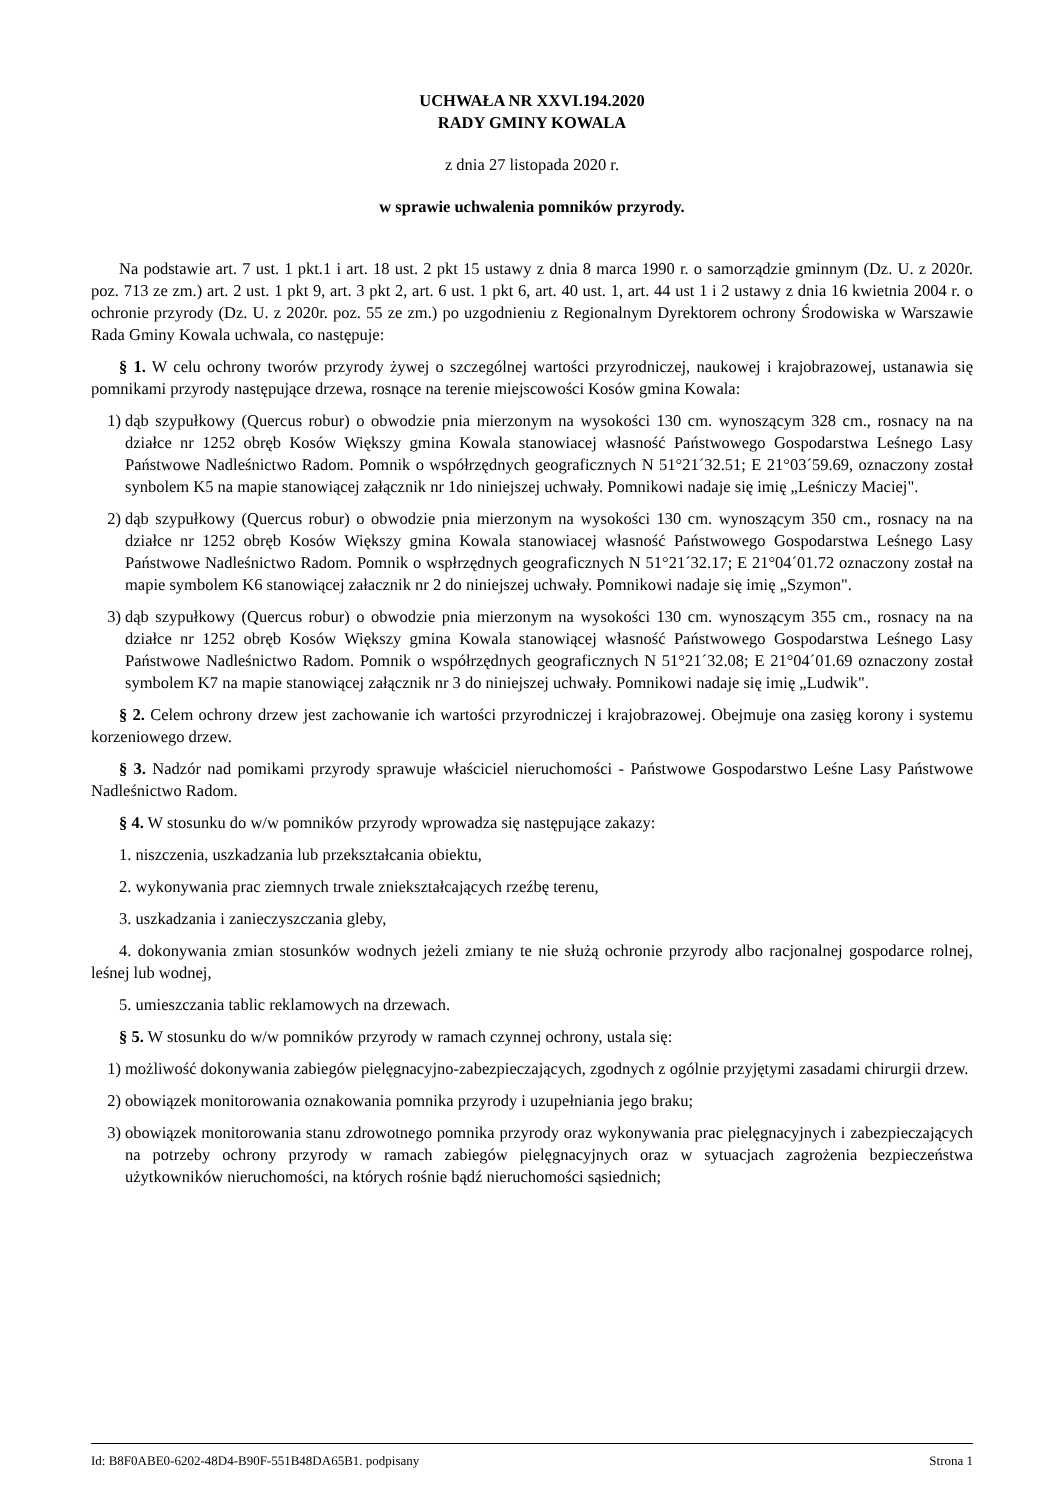UCHWAŁA NR XXVI.194.2020
RADY GMINY KOWALA
z dnia 27 listopada 2020 r.
w sprawie uchwalenia pomników przyrody.
Na podstawie art. 7 ust. 1 pkt.1 i art. 18 ust. 2 pkt 15 ustawy z dnia 8 marca 1990 r. o samorządzie gminnym (Dz. U. z 2020r. poz. 713 ze zm.) art. 2 ust. 1 pkt 9, art. 3 pkt 2, art. 6 ust. 1 pkt 6, art. 40 ust. 1, art. 44 ust 1 i 2 ustawy z dnia 16 kwietnia 2004 r. o ochronie przyrody (Dz. U. z 2020r. poz. 55 ze zm.) po uzgodnieniu z Regionalnym Dyrektorem ochrony Środowiska w Warszawie Rada Gminy Kowala uchwala, co następuje:
§ 1. W celu ochrony tworów przyrody żywej o szczególnej wartości przyrodniczej, naukowej i krajobrazowej, ustanawia się pomnikami przyrody następujące drzewa, rosnące na terenie miejscowości Kosów gmina Kowala:
1) dąb szypułkowy (Quercus robur) o obwodzie pnia mierzonym na wysokości 130 cm. wynoszącym 328 cm., rosnacy na na działce nr 1252 obręb Kosów Większy gmina Kowala stanowiacej własność Państwowego Gospodarstwa Leśnego Lasy Państwowe Nadleśnictwo Radom. Pomnik o współrzędnych geograficznych N 51°21´32.51; E 21°03´59.69, oznaczony został synbolem K5 na mapie stanowiącej załącznik nr 1do niniejszej uchwały. Pomnikowi nadaje się imię „Leśniczy Maciej".
2) dąb szypułkowy (Quercus robur) o obwodzie pnia mierzonym na wysokości 130 cm. wynoszącym 350 cm., rosnacy na na działce nr 1252 obręb Kosów Większy gmina Kowala stanowiacej własność Państwowego Gospodarstwa Leśnego Lasy Państwowe Nadleśnictwo Radom. Pomnik o wspłrzędnych geograficznych N 51°21´32.17; E 21°04´01.72 oznaczony został na mapie symbolem K6 stanowiącej załacznik nr 2 do niniejszej uchwały. Pomnikowi nadaje się imię „Szymon".
3) dąb szypułkowy (Quercus robur) o obwodzie pnia mierzonym na wysokości 130 cm. wynoszącym 355 cm., rosnacy na na działce nr 1252 obręb Kosów Większy gmina Kowala stanowiącej własność Państwowego Gospodarstwa Leśnego Lasy Państwowe Nadleśnictwo Radom. Pomnik o współrzędnych geograficznych N 51°21´32.08; E 21°04´01.69 oznaczony został symbolem K7 na mapie stanowiącej załącznik nr 3 do niniejszej uchwały. Pomnikowi nadaje się imię „Ludwik".
§ 2. Celem ochrony drzew jest zachowanie ich wartości przyrodniczej i krajobrazowej. Obejmuje ona zasięg korony i systemu korzeniowego drzew.
§ 3. Nadzór nad pomikami przyrody sprawuje właściciel nieruchomości - Państwowe Gospodarstwo Leśne Lasy Państwowe Nadleśnictwo Radom.
§ 4. W stosunku do w/w pomników przyrody wprowadza się następujące zakazy:
1. niszczenia, uszkadzania lub przekształcania obiektu,
2. wykonywania prac ziemnych trwale zniekształcających rzeźbę terenu,
3. uszkadzania i zanieczyszczania gleby,
4. dokonywania zmian stosunków wodnych jeżeli zmiany te nie służą ochronie przyrody albo racjonalnej gospodarce rolnej, leśnej lub wodnej,
5. umieszczania tablic reklamowych na drzewach.
§ 5. W stosunku do w/w pomników przyrody w ramach czynnej ochrony, ustala się:
1) możliwość dokonywania zabiegów pielęgnacyjno-zabezpieczających, zgodnych z ogólnie przyjętymi zasadami chirurgii drzew.
2) obowiązek monitorowania oznakowania pomnika przyrody i uzupełniania jego braku;
3) obowiązek monitorowania stanu zdrowotnego pomnika przyrody oraz wykonywania prac pielęgnacyjnych i zabezpieczających na potrzeby ochrony przyrody w ramach zabiegów pielęgnacyjnych oraz w sytuacjach zagrożenia bezpieczeństwa użytkowników nieruchomości, na których rośnie bądź nieruchomości sąsiednich;
Id: B8F0ABE0-6202-48D4-B90F-551B48DA65B1. podpisany Strona 1